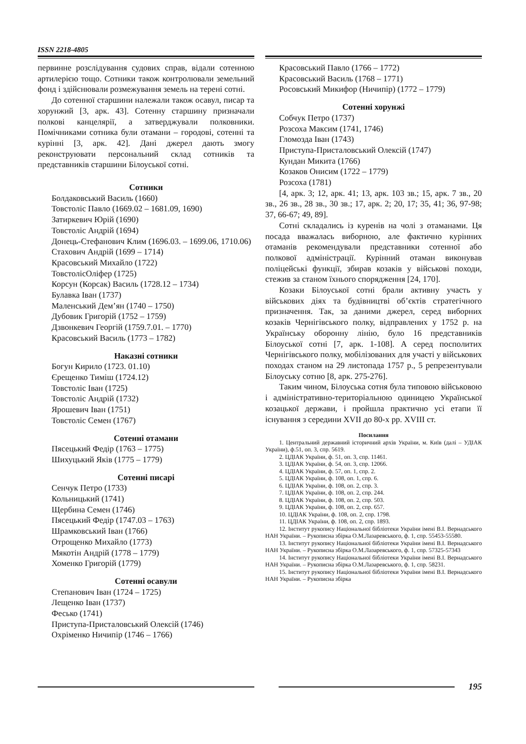ISSN 2218-4805
первинне розслідування судових справ, відали сотенною артилерією тощо. Сотники також контролювали земельний фонд і здійснювали розмежування земель на терені сотні.
До сотенної старшини належали також осавул, писар та хорунжий [3, арк. 43]. Сотенну старшину призначали полкові канцелярії, а затверджували полковники. Помічниками сотника були отамани – городові, сотенні та курінні [3, арк. 42]. Дані джерел дають змогу реконструювати персональний склад сотників та представників старшини Білоуської сотні.
Сотники
Болдаковський Василь (1660)
Товстоліс Павло (1669.02 – 1681.09, 1690)
Затиркевич Юрій (1690)
Товстоліс Андрій (1694)
Донець-Стефанович Клим (1696.03. – 1699.06, 1710.06)
Стахович Андрій (1699 – 1714)
Красовський Михайло (1722)
ТовстолісОліфер (1725)
Корсун (Корсак) Василь (1728.12 – 1734)
Булавка Іван (1737)
Маленський Дем’ян (1740 – 1750)
Дубовик Григорій (1752 – 1759)
Дзвонкевич Георгій (1759.7.01. – 1770)
Красовський Василь (1773 – 1782)
Наказні сотники
Богун Кирило (1723. 01.10)
Єрещенко Тиміш (1724.12)
Товстоліс Іван (1725)
Товстоліс Андрій (1732)
Ярошевич Іван (1751)
Товстоліс Семен (1767)
Сотенні отамани
Пясецький Федір (1763 – 1775)
Шихуцький Яків (1775 – 1779)
Сотенні писарі
Сенчук Петро (1733)
Кольницький (1741)
Щербина Семен (1746)
Пясецький Федір (1747.03 – 1763)
Шрамковський Іван (1766)
Отрощенко Михайло (1773)
Мякотін Андрій (1778 – 1779)
Хоменко Григорій (1779)
Сотенні осавули
Степанович Іван (1724 – 1725)
Лещенко Іван (1737)
Фесько (1741)
Приступа-Присталовський Олексій (1746)
Охріменко Ничипір (1746 – 1766)
Красовський Павло (1766 – 1772)
Красовський Василь (1768 – 1771)
Росовський Микифор (Ничипір) (1772 – 1779)
Сотенні хорунжі
Собчук Петро (1737)
Розсоха Максим (1741, 1746)
Гломозда Іван (1743)
Приступа-Присталовський Олексій (1747)
Кундан Микита (1766)
Козаков Онисим (1722 – 1779)
Розсоха (1781)
[4, арк. 3; 12, арк. 41; 13, арк. 103 зв.; 15, арк. 7 зв., 20 зв., 26 зв., 28 зв., 30 зв.; 17, арк. 2; 20, 17; 35, 41; 36, 97-98; 37, 66-67; 49, 89].
Сотні складались із куренів на чолі з отаманами. Ця посада вважалась виборною, але фактично курінних отаманів рекомендували представники сотенної або полкової адміністрації. Курінний отаман виконував поліцейські функції, збирав козаків у військові походи, стежив за станом їхнього спорядження [24, 170].
Козаки Білоуської сотні брали активну участь у військових діях та будівництві об’єктів стратегічного призначення. Так, за даними джерел, серед виборних козаків Чернігівського полку, відправлених у 1752 р. на Українську оборонну лінію, було 16 представників Білоуської сотні [7, арк. 1-108]. А серед посполитих Чернігівського полку, мобілізованих для участі у військових походах станом на 29 листопада 1757 р., 5 репрезентували Білоуську сотню [8, арк. 275-276].
Таким чином, Білоуська сотня була типовою військовою і адміністративно-територіальною одиницею Української козацької держави, і пройшла практично усі етапи її існування з середини XVII до 80-х рр. XVIII ст.
Посилання
1. Центральний державний історичний архів України, м. Київ (далі – УДІАК України), ф.51, оп. 3, спр. 5619.
2. ЦДІАК України, ф. 51, оп. 3, спр. 11461.
3. ЦДІАК України, ф. 54, оп. 3, спр. 12066.
4. ЦДІАК України, ф. 57, оп. 1, спр. 2.
5. ЦДІАК України, ф. 108, оп. 1, спр. 6.
6. ЦДІАК України, ф. 108, оп. 2, спр. 3.
7. ЦДІАК України, ф. 108, оп. 2, спр. 244.
8. ЦДІАК України, ф. 108, оп. 2, спр. 503.
9. ЦДІАК України, ф. 108, оп. 2, спр. 657.
10. ЦДІАК України, ф. 108, оп. 2, спр. 1798.
11. ЦДІАК України, ф. 108, оп. 2, спр. 1893.
12. Інститут рукопису Національної бібліотеки України імені В.І. Вернадського НАН України. – Рукописна збірка О.М.Лазаревського, ф. 1, спр. 55453-55580.
13. Інститут рукопису Національної бібліотеки України імені В.І. Вернадського НАН України. – Рукописна збірка О.М.Лазаревського, ф. 1, спр. 57325-57343
14. Інститут рукопису Національної бібліотеки України імені В.І. Вернадського НАН України. – Рукописна збірка О.М.Лазаревського, ф. 1, спр. 58231.
15. Інститут рукопису Національної бібліотеки України імені В.І. Вернадського НАН України. – Рукописна збірка
195